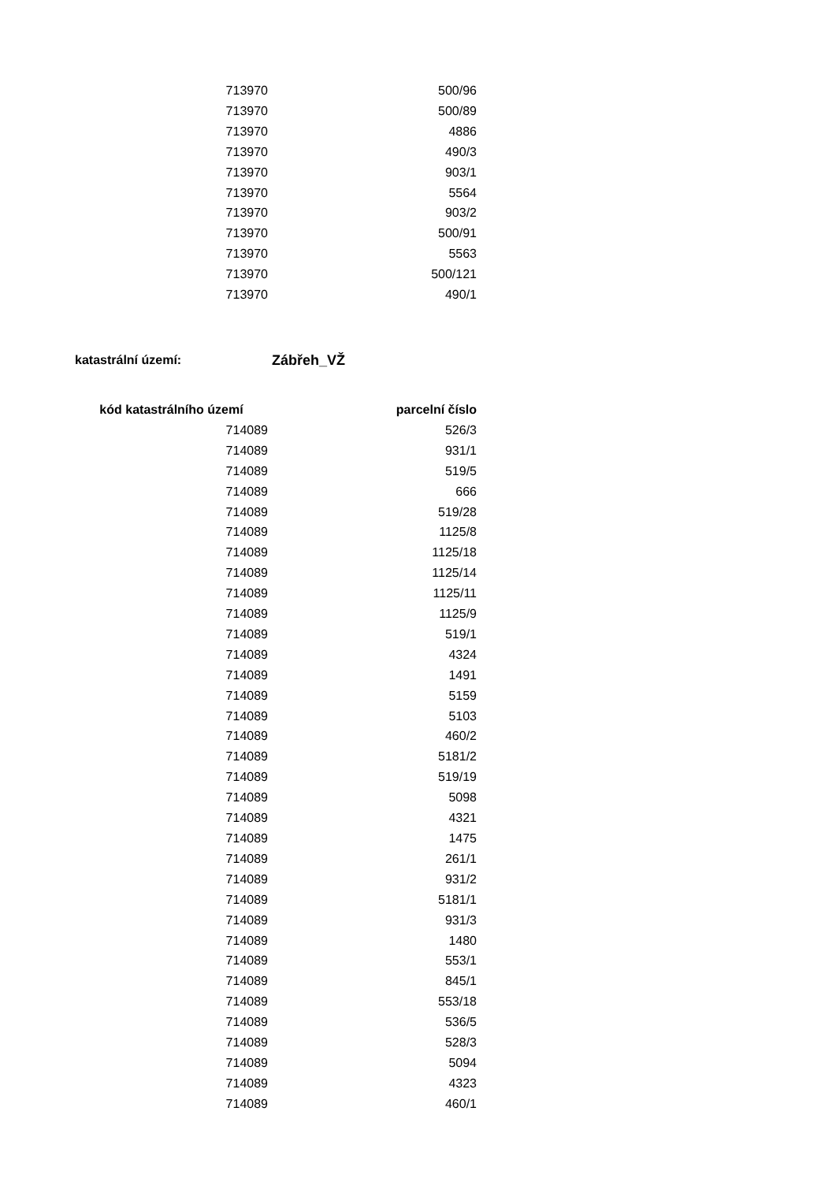| 713970 | 500/96 |
| 713970 | 500/89 |
| 713970 | 4886 |
| 713970 | 490/3 |
| 713970 | 903/1 |
| 713970 | 5564 |
| 713970 | 903/2 |
| 713970 | 500/91 |
| 713970 | 5563 |
| 713970 | 500/121 |
| 713970 | 490/1 |
katastrální území: Zábřeh_VŽ
| kód katastrálního území | parcelní číslo |
| --- | --- |
| 714089 | 526/3 |
| 714089 | 931/1 |
| 714089 | 519/5 |
| 714089 | 666 |
| 714089 | 519/28 |
| 714089 | 1125/8 |
| 714089 | 1125/18 |
| 714089 | 1125/14 |
| 714089 | 1125/11 |
| 714089 | 1125/9 |
| 714089 | 519/1 |
| 714089 | 4324 |
| 714089 | 1491 |
| 714089 | 5159 |
| 714089 | 5103 |
| 714089 | 460/2 |
| 714089 | 5181/2 |
| 714089 | 519/19 |
| 714089 | 5098 |
| 714089 | 4321 |
| 714089 | 1475 |
| 714089 | 261/1 |
| 714089 | 931/2 |
| 714089 | 5181/1 |
| 714089 | 931/3 |
| 714089 | 1480 |
| 714089 | 553/1 |
| 714089 | 845/1 |
| 714089 | 553/18 |
| 714089 | 536/5 |
| 714089 | 528/3 |
| 714089 | 5094 |
| 714089 | 4323 |
| 714089 | 460/1 |